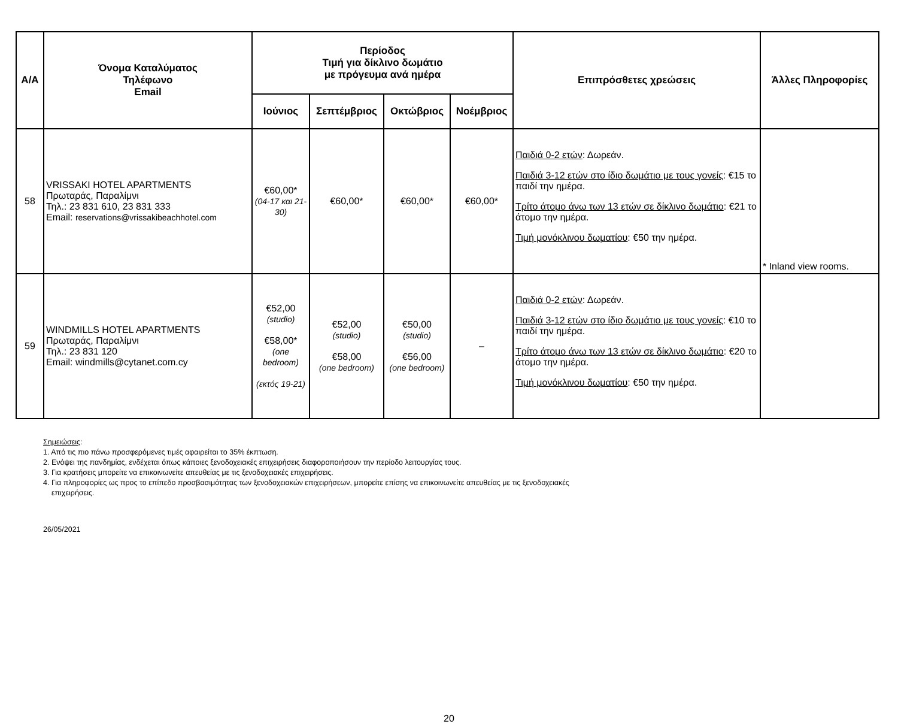| Α/Α | Όνομα Καταλύματος Τηλέφωνο Email | Περίοδος Τιμή για δίκλινο δωμάτιο με πρόγευμα ανά ημέρα | | | | Επιπρόσθετες χρεώσεις | Άλλες Πληροφορίες |
| --- | --- | --- | --- | --- | --- | --- | --- |
| | | Ιούνιος | Σεπτέμβριος | Οκτώβριος | Νοέμβριος | | |
| 58 | VRISSAKI HOTEL APARTMENTS Πρωταράς, Παραλίμνι Τηλ.: 23 831 610, 23 831 333 Email: reservations@vrissakibeachhotel.com | €60,00* (04-17 και 21-30) | €60,00* | €60,00* | €60,00* | Παιδιά 0-2 ετών : Δωρεάν. Παιδιά 3-12 ετών στο ίδιο δωμάτιο με τους γονείς : €15 το παιδί την ημέρα. Τρίτο άτομο άνω των 13 ετών σε δίκλινο δωμάτιο : €21 το άτομο την ημέρα. Τιμή μονόκλινου δωματίου : €50 την ημέρα. | * Inland view rooms. |
| 59 | WINDMILLS HOTEL APARTMENTS Πρωταράς, Παραλίμνι Τηλ.: 23 831 120 Email: windmills@cytanet.com.cy | €52,00 (studio) €58,00* (one bedroom) (εκτός 19-21) | €52,00 (studio) €58,00 (one bedroom) | €50,00 (studio) €56,00 (one bedroom) | – | Παιδιά 0-2 ετών : Δωρεάν. Παιδιά 3-12 ετών στο ίδιο δωμάτιο με τους γονείς : €10 το παιδί την ημέρα. Τρίτο άτομο άνω των 13 ετών σε δίκλινο δωμάτιο : €20 το άτομο την ημέρα. Τιμή μονόκλινου δωματίου : €50 την ημέρα. | |
Σημειώσεις:
1. Από τις πιο πάνω προσφερόμενες τιμές αφαιρείται το 35% έκπτωση.
2. Ενόψει της πανδημίας, ενδέχεται όπως κάποιες ξενοδοχειακές επιχειρήσεις διαφοροποιήσουν την περίοδο λειτουργίας τους.
3. Για κρατήσεις μπορείτε να επικοινωνείτε απευθείας με τις ξενοδοχειακές επιχειρήσεις.
4. Για πληροφορίες ως προς το επίπεδο προσβασιμότητας των ξενοδοχειακών επιχειρήσεων, μπορείτε επίσης να επικοινωνείτε απευθείας με τις ξενοδοχειακές
επιχειρήσεις.
26/05/2021
20